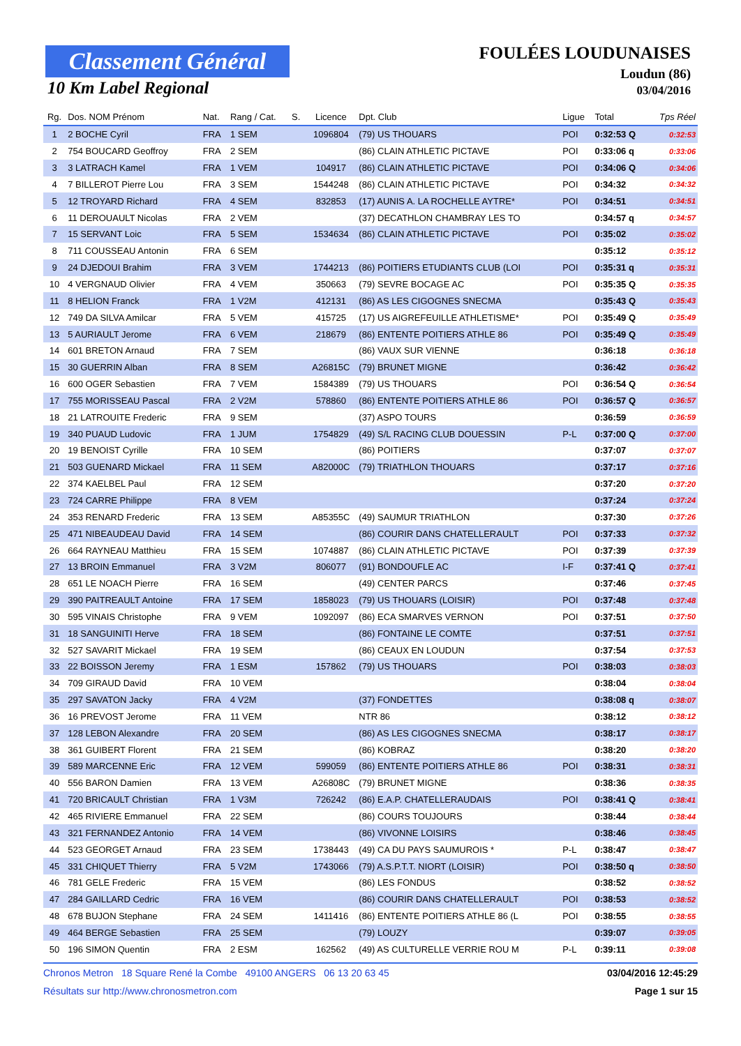Classement Général
10 Km Label Regional
FOULÉES LOUDUNAISES
Loudun (86)
03/04/2016
| Rg. | Dos. NOM Prénom | Nat. | Rang / Cat. | S. | Licence | Dpt. Club | Ligue | Total | Tps Réel |
| --- | --- | --- | --- | --- | --- | --- | --- | --- | --- |
| 1 | 2 BOCHE Cyril | FRA | 1 SEM | | 1096804 | (79) US THOUARS | POI | 0:32:53 Q | 0:32:53 |
| 2 | 754 BOUCARD Geoffroy | FRA | 2 SEM | | | (86) CLAIN ATHLETIC PICTAVE | POI | 0:33:06 q | 0:33:06 |
| 3 | 3 LATRACH Kamel | FRA | 1 VEM | | 104917 | (86) CLAIN ATHLETIC PICTAVE | POI | 0:34:06 Q | 0:34:06 |
| 4 | 7 BILLEROT Pierre Lou | FRA | 3 SEM | | 1544248 | (86) CLAIN ATHLETIC PICTAVE | POI | 0:34:32 | 0:34:32 |
| 5 | 12 TROYARD Richard | FRA | 4 SEM | | 832853 | (17) AUNIS A. LA ROCHELLE AYTRE* | POI | 0:34:51 | 0:34:51 |
| 6 | 11 DEROUAULT Nicolas | FRA | 2 VEM | | | (37) DECATHLON CHAMBRAY LES TO | | 0:34:57 q | 0:34:57 |
| 7 | 15 SERVANT Loic | FRA | 5 SEM | | 1534634 | (86) CLAIN ATHLETIC PICTAVE | POI | 0:35:02 | 0:35:02 |
| 8 | 711 COUSSEAU Antonin | FRA | 6 SEM | | | | | 0:35:12 | 0:35:12 |
| 9 | 24 DJEDOUI Brahim | FRA | 3 VEM | | 1744213 | (86) POITIERS ETUDIANTS CLUB (LOI | POI | 0:35:31 q | 0:35:31 |
| 10 | 4 VERGNAUD Olivier | FRA | 4 VEM | | 350663 | (79) SEVRE BOCAGE AC | POI | 0:35:35 Q | 0:35:35 |
| 11 | 8 HELION Franck | FRA | 1 V2M | | 412131 | (86) AS LES CIGOGNES SNECMA | | 0:35:43 Q | 0:35:43 |
| 12 | 749 DA SILVA Amilcar | FRA | 5 VEM | | 415725 | (17) US AIGREFEUILLE ATHLETISME* | POI | 0:35:49 Q | 0:35:49 |
| 13 | 5 AURIAULT Jerome | FRA | 6 VEM | | 218679 | (86) ENTENTE POITIERS ATHLE 86 | POI | 0:35:49 Q | 0:35:49 |
| 14 | 601 BRETON Arnaud | FRA | 7 SEM | | | (86) VAUX SUR VIENNE | | 0:36:18 | 0:36:18 |
| 15 | 30 GUERRIN Alban | FRA | 8 SEM | | A26815C | (79) BRUNET MIGNE | | 0:36:42 | 0:36:42 |
| 16 | 600 OGER Sebastien | FRA | 7 VEM | | 1584389 | (79) US THOUARS | POI | 0:36:54 Q | 0:36:54 |
| 17 | 755 MORISSEAU Pascal | FRA | 2 V2M | | 578860 | (86) ENTENTE POITIERS ATHLE 86 | POI | 0:36:57 Q | 0:36:57 |
| 18 | 21 LATROUITE Frederic | FRA | 9 SEM | | | (37) ASPO TOURS | | 0:36:59 | 0:36:59 |
| 19 | 340 PUAUD Ludovic | FRA | 1 JUM | | 1754829 | (49) S/L RACING CLUB DOUESSIN | P-L | 0:37:00 Q | 0:37:00 |
| 20 | 19 BENOIST Cyrille | FRA | 10 SEM | | | (86) POITIERS | | 0:37:07 | 0:37:07 |
| 21 | 503 GUENARD Mickael | FRA | 11 SEM | | A82000C | (79) TRIATHLON THOUARS | | 0:37:17 | 0:37:16 |
| 22 | 374 KAELBEL Paul | FRA | 12 SEM | | | | | 0:37:20 | 0:37:20 |
| 23 | 724 CARRE Philippe | FRA | 8 VEM | | | | | 0:37:24 | 0:37:24 |
| 24 | 353 RENARD Frederic | FRA | 13 SEM | | A85355C | (49) SAUMUR TRIATHLON | | 0:37:30 | 0:37:26 |
| 25 | 471 NIBEAUDEAU David | FRA | 14 SEM | | | (86) COURIR DANS CHATELLERAULT | POI | 0:37:33 | 0:37:32 |
| 26 | 664 RAYNEAU Matthieu | FRA | 15 SEM | | 1074887 | (86) CLAIN ATHLETIC PICTAVE | POI | 0:37:39 | 0:37:39 |
| 27 | 13 BROIN Emmanuel | FRA | 3 V2M | | 806077 | (91) BONDOUFLE AC | I-F | 0:37:41 Q | 0:37:41 |
| 28 | 651 LE NOACH Pierre | FRA | 16 SEM | | | (49) CENTER PARCS | | 0:37:46 | 0:37:45 |
| 29 | 390 PAITREAULT Antoine | FRA | 17 SEM | | 1858023 | (79) US THOUARS (LOISIR) | POI | 0:37:48 | 0:37:48 |
| 30 | 595 VINAIS Christophe | FRA | 9 VEM | | 1092097 | (86) ECA SMARVES VERNON | POI | 0:37:51 | 0:37:50 |
| 31 | 18 SANGUINITI Herve | FRA | 18 SEM | | | (86) FONTAINE LE COMTE | | 0:37:51 | 0:37:51 |
| 32 | 527 SAVARIT Mickael | FRA | 19 SEM | | | (86) CEAUX EN LOUDUN | | 0:37:54 | 0:37:53 |
| 33 | 22 BOISSON Jeremy | FRA | 1 ESM | | 157862 | (79) US THOUARS | POI | 0:38:03 | 0:38:03 |
| 34 | 709 GIRAUD David | FRA | 10 VEM | | | | | 0:38:04 | 0:38:04 |
| 35 | 297 SAVATON Jacky | FRA | 4 V2M | | | (37) FONDETTES | | 0:38:08 q | 0:38:07 |
| 36 | 16 PREVOST Jerome | FRA | 11 VEM | | | NTR 86 | | 0:38:12 | 0:38:12 |
| 37 | 128 LEBON Alexandre | FRA | 20 SEM | | | (86) AS LES CIGOGNES SNECMA | | 0:38:17 | 0:38:17 |
| 38 | 361 GUIBERT Florent | FRA | 21 SEM | | | (86) KOBRAZ | | 0:38:20 | 0:38:20 |
| 39 | 589 MARCENNE Eric | FRA | 12 VEM | | 599059 | (86) ENTENTE POITIERS ATHLE 86 | POI | 0:38:31 | 0:38:31 |
| 40 | 556 BARON Damien | FRA | 13 VEM | | A26808C | (79) BRUNET MIGNE | | 0:38:36 | 0:38:35 |
| 41 | 720 BRICAULT Christian | FRA | 1 V3M | | 726242 | (86) E.A.P. CHATELLERAUDAIS | POI | 0:38:41 Q | 0:38:41 |
| 42 | 465 RIVIERE Emmanuel | FRA | 22 SEM | | | (86) COURS TOUJOURS | | 0:38:44 | 0:38:44 |
| 43 | 321 FERNANDEZ Antonio | FRA | 14 VEM | | | (86) VIVONNE LOISIRS | | 0:38:46 | 0:38:45 |
| 44 | 523 GEORGET Arnaud | FRA | 23 SEM | | 1738443 | (49) CA DU PAYS SAUMUROIS * | P-L | 0:38:47 | 0:38:47 |
| 45 | 331 CHIQUET Thierry | FRA | 5 V2M | | 1743066 | (79) A.S.P.T.T. NIORT (LOISIR) | POI | 0:38:50 q | 0:38:50 |
| 46 | 781 GELE Frederic | FRA | 15 VEM | | | (86) LES FONDUS | | 0:38:52 | 0:38:52 |
| 47 | 284 GAILLARD Cedric | FRA | 16 VEM | | | (86) COURIR DANS CHATELLERAULT | POI | 0:38:53 | 0:38:52 |
| 48 | 678 BUJON Stephane | FRA | 24 SEM | | 1411416 | (86) ENTENTE POITIERS ATHLE 86 (L | POI | 0:38:55 | 0:38:55 |
| 49 | 464 BERGE Sebastien | FRA | 25 SEM | | | (79) LOUZY | | 0:39:07 | 0:39:05 |
| 50 | 196 SIMON Quentin | FRA | 2 ESM | | 162562 | (49) AS CULTURELLE VERRIE ROU M | P-L | 0:39:11 | 0:39:08 |
Chronos Metron 18 Square René la Combe 49100 ANGERS 06 13 20 63 45 03/04/2016 12:45:29
Résultats sur http://www.chronosmetron.com Page 1 sur 15